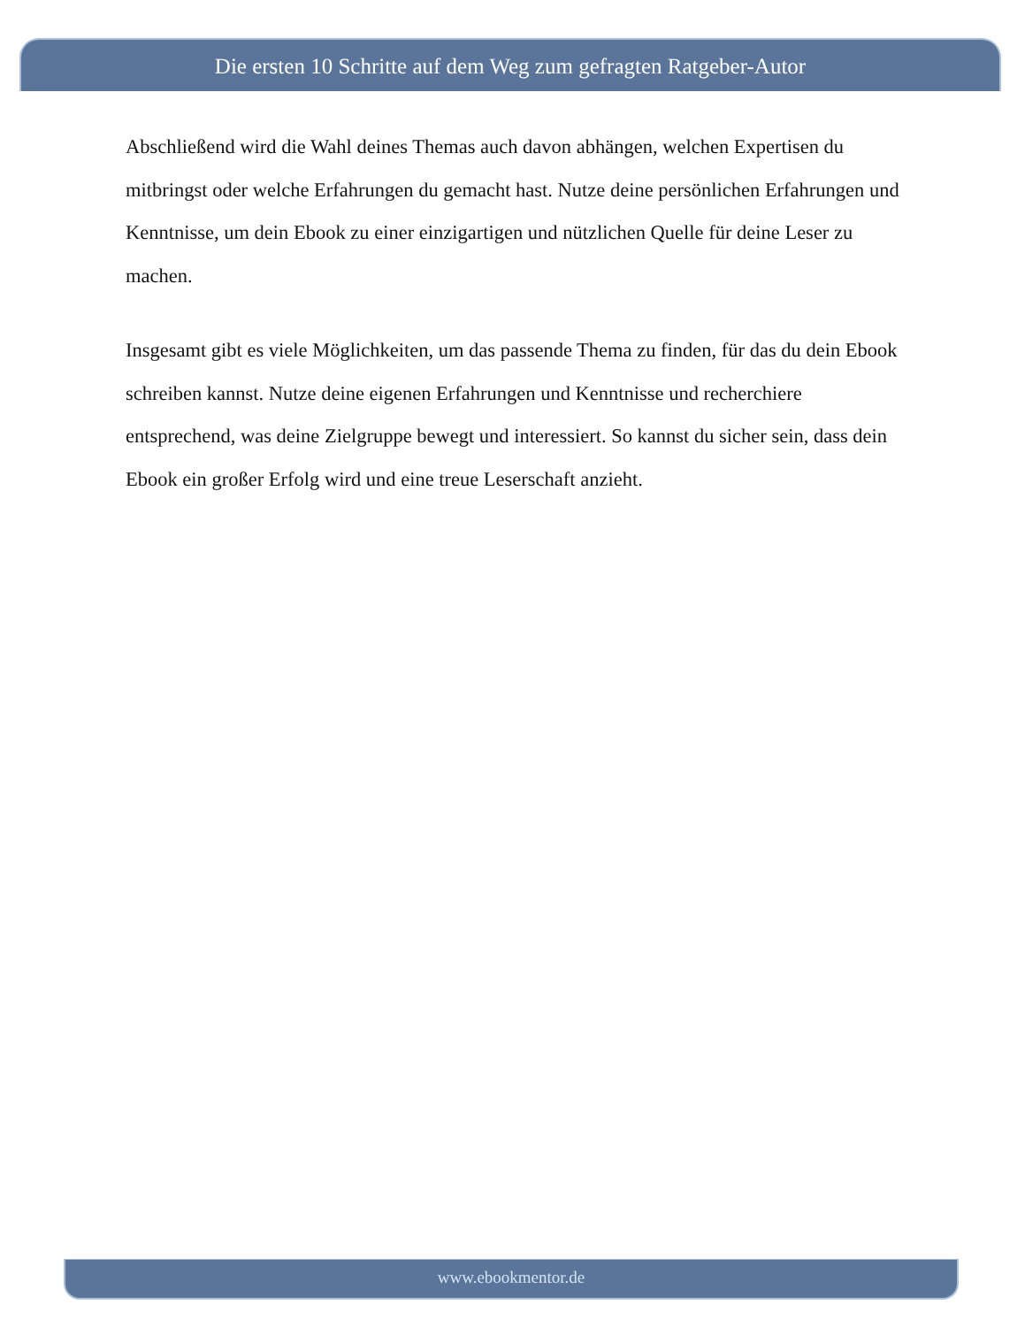Die ersten 10 Schritte auf dem Weg zum gefragten Ratgeber-Autor
Abschließend wird die Wahl deines Themas auch davon abhängen, welchen Expertisen du mitbringst oder welche Erfahrungen du gemacht hast. Nutze deine persönlichen Erfahrungen und Kenntnisse, um dein Ebook zu einer einzigartigen und nützlichen Quelle für deine Leser zu machen.
Insgesamt gibt es viele Möglichkeiten, um das passende Thema zu finden, für das du dein Ebook schreiben kannst. Nutze deine eigenen Erfahrungen und Kenntnisse und recherchiere entsprechend, was deine Zielgruppe bewegt und interessiert. So kannst du sicher sein, dass dein Ebook ein großer Erfolg wird und eine treue Leserschaft anzieht.
www.ebookmentor.de